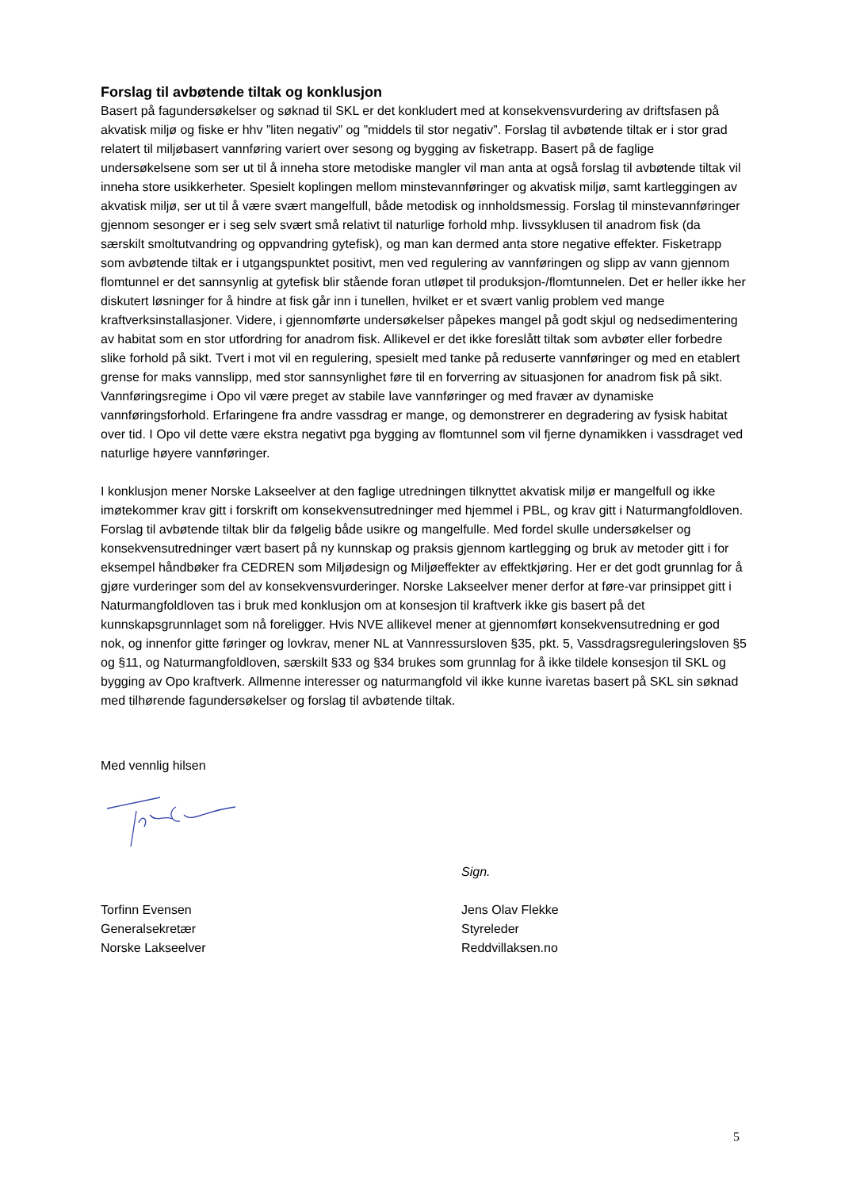Forslag til avbøtende tiltak og konklusjon
Basert på fagundersøkelser og søknad til SKL er det konkludert med at konsekvensvurdering av driftsfasen på akvatisk miljø og fiske er hhv ”liten negativ” og ”middels til stor negativ”. Forslag til avbøtende tiltak er i stor grad relatert til miljøbasert vannføring variert over sesong og bygging av fisketrapp. Basert på de faglige undersøkelsene som ser ut til å inneha store metodiske mangler vil man anta at også forslag til avbøtende tiltak vil inneha store usikkerheter. Spesielt koplingen mellom minstevannføringer og akvatisk miljø, samt kartleggingen av akvatisk miljø, ser ut til å være svært mangelfull, både metodisk og innholdsmessig. Forslag til minstevannføringer gjennom sesonger er i seg selv svært små relativt til naturlige forhold mhp. livssyklusen til anadrom fisk (da særskilt smoltutvandring og oppvandring gytefisk), og man kan dermed anta store negative effekter. Fisketrapp som avbøtende tiltak er i utgangspunktet positivt, men ved regulering av vannføringen og slipp av vann gjennom flomtunnel er det sannsynlig at gytefisk blir stående foran utløpet til produksjon-/flomtunnelen. Det er heller ikke her diskutert løsninger for å hindre at fisk går inn i tunellen, hvilket er et svært vanlig problem ved mange kraftverksinstallasjoner. Videre, i gjennomførte undersøkelser påpekes mangel på godt skjul og nedsedimentering av habitat som en stor utfordring for anadrom fisk. Allikevel er det ikke foreslått tiltak som avbøter eller forbedre slike forhold på sikt. Tvert i mot vil en regulering, spesielt med tanke på reduserte vannføringer og med en etablert grense for maks vannslipp, med stor sannsynlighet føre til en forverring av situasjonen for anadrom fisk på sikt. Vannføringsregime i Opo vil være preget av stabile lave vannføringer og med fravær av dynamiske vannføringsforhold. Erfaringene fra andre vassdrag er mange, og demonstrerer en degradering av fysisk habitat over tid. I Opo vil dette være ekstra negativt pga bygging av flomtunnel som vil fjerne dynamikken i vassdraget ved naturlige høyere vannføringer.
I konklusjon mener Norske Lakseelver at den faglige utredningen tilknyttet akvatisk miljø er mangelfull og ikke imøtekommer krav gitt i forskrift om konsekvensutredninger med hjemmel i PBL, og krav gitt i Naturmangfoldloven. Forslag til avbøtende tiltak blir da følgelig både usikre og mangelfulle. Med fordel skulle undersøkelser og konsekvensutredninger vært basert på ny kunnskap og praksis gjennom kartlegging og bruk av metoder gitt i for eksempel håndbøker fra CEDREN som Miljødesign og Miljøeffekter av effektkjøring. Her er det godt grunnlag for å gjøre vurderinger som del av konsekvensvurderinger. Norske Lakseelver mener derfor at føre-var prinsippet gitt i Naturmangfoldloven tas i bruk med konklusjon om at konsesjon til kraftverk ikke gis basert på det kunnskapsgrunnlaget som nå foreligger. Hvis NVE allikevel mener at gjennomført konsekvensutredning er god nok, og innenfor gitte føringer og lovkrav, mener NL at Vannressursloven §35, pkt. 5, Vassdragsreguleringsloven §5 og §11, og Naturmangfoldloven, særskilt §33 og §34 brukes som grunnlag for å ikke tildele konsesjon til SKL og bygging av Opo kraftverk. Allmenne interesser og naturmangfold vil ikke kunne ivaretas basert på SKL sin søknad med tilhørende fagundersøkelser og forslag til avbøtende tiltak.
Med vennlig hilsen
Sign.
Torfinn Evensen
Generalsekretær
Norske Lakseelver
Jens Olav Flekke
Styreleder
Reddvillaksen.no
5